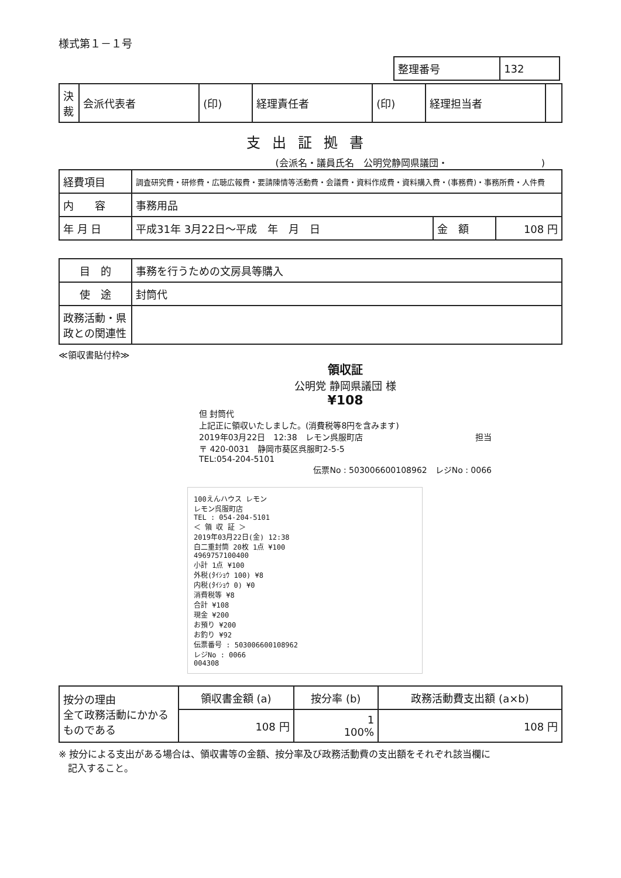様式第１－１号
| 整理番号 | 132 |
| 決裁 | 会派代表者 | (印) | 経理責任者 | (印) | 経理担当者 | |
支出証拠書
(会派名・議員氏名　公明党静岡県議団・　　　　　　　　　　)
| 経費項目 | 調査研究費・研修費・広聴広報費・要請陳情等活動費・会議費・資料作成費・資料購入費・(事務費)・事務所費・人件費 | | |
| 内 容 | 事務用品 | | |
| 年 月 日 | 平成31年 3月22日～平成 年 月 日 | 金 額 | 108 円 |
| 目 的 | 事務を行うための文房具等購入 |
| 使 途 | 封筒代 |
| 政務活動・県政との関連性 | |
≪領収書貼付枠≫
領収証
公明党 静岡県議団 様
¥108
但 封筒代
上記正に領収いたしました。(消費税等8円を含みます)
2019年03月22日　12:38　レモン呉服町店　担当
〒 420-0031　静岡市葵区呉服町2-5-5
TEL:054-204-5101
伝票No : 503006600108962　レジNo : 0066
100えんハウス レモン
レモン呉服町店
TEL : 054-204-5101
＜ 領 収 証 ＞
2019年03月22日(金) 12:38
白二重封筒 20枚 1点 ¥100
4969757100400
小計 1点 ¥100
外税(ﾀｲｼｮｳ 100) ¥8
内税(ﾀｲｼｮｳ 0) ¥0
消費税等 ¥8
合計 ¥108
現金 ¥200
お預り ¥200
お釣り ¥92
伝票番号 : 503006600108962
レジNo : 0066
004308
| 按分の理由 全て政務活動にかかるものである | 領収書金額 (a) | 按分率 (b) | 政務活動費支出額 (a×b) |
| | 108 円 | 1 100% | 108 円 |
※ 按分による支出がある場合は、領収書等の金額、按分率及び政務活動費の支出額をそれぞれ該当欄に
　記入すること。